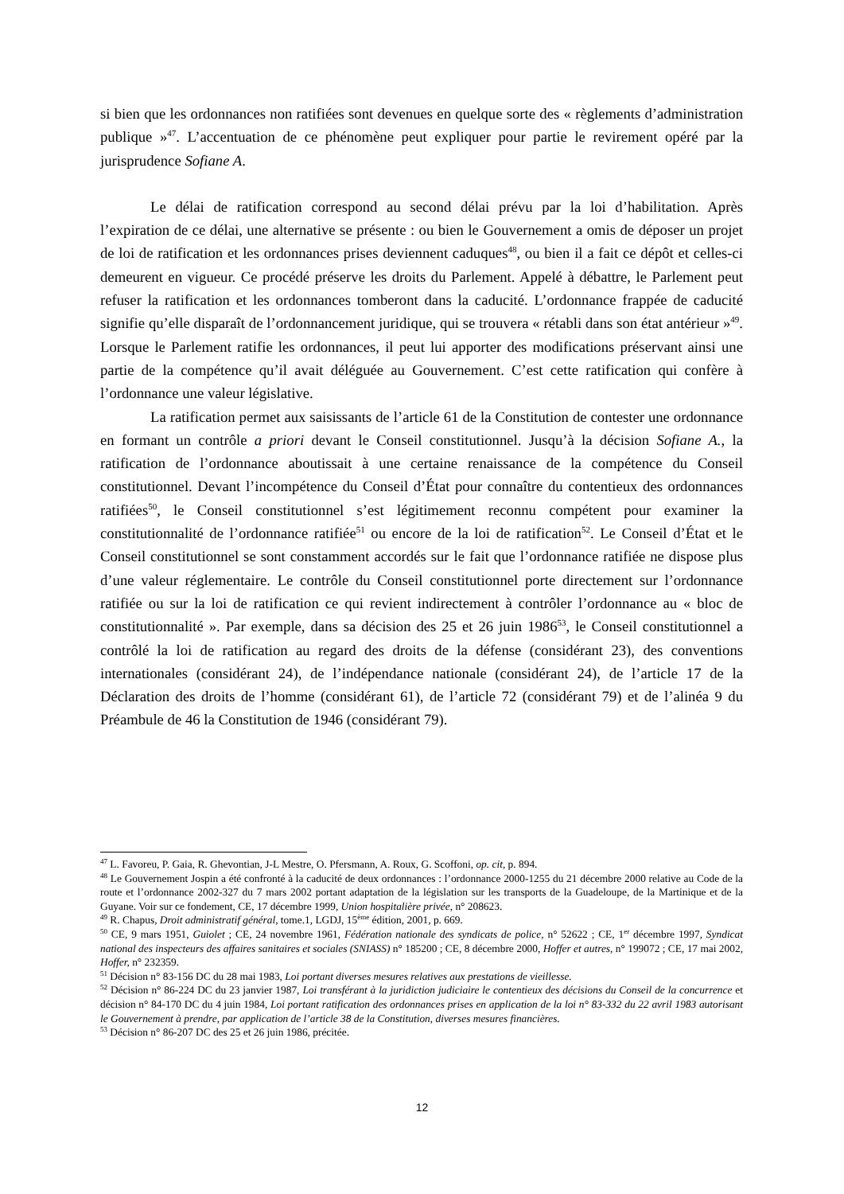si bien que les ordonnances non ratifiées sont devenues en quelque sorte des « règlements d’administration publique »<sup>47</sup>. L’accentuation de ce phénomène peut expliquer pour partie le revirement opéré par la jurisprudence Sofiane A.
Le délai de ratification correspond au second délai prévu par la loi d’habilitation. Après l’expiration de ce délai, une alternative se présente : ou bien le Gouvernement a omis de déposer un projet de loi de ratification et les ordonnances prises deviennent caduques<sup>48</sup>, ou bien il a fait ce dépôt et celles-ci demeurent en vigueur. Ce procédé préserve les droits du Parlement. Appelé à débattre, le Parlement peut refuser la ratification et les ordonnances tomberont dans la caducité. L’ordonnance frappée de caducité signifie qu’elle disparaît de l’ordonnancement juridique, qui se trouvera « rétabli dans son état antérieur »<sup>49</sup>. Lorsque le Parlement ratifie les ordonnances, il peut lui apporter des modifications préservant ainsi une partie de la compétence qu’il avait déléguée au Gouvernement. C’est cette ratification qui confère à l’ordonnance une valeur législative.
La ratification permet aux saisissants de l’article 61 de la Constitution de contester une ordonnance en formant un contrôle a priori devant le Conseil constitutionnel. Jusqu’à la décision Sofiane A., la ratification de l’ordonnance aboutissait à une certaine renaissance de la compétence du Conseil constitutionnel. Devant l’incompétence du Conseil d’État pour connaître du contentieux des ordonnances ratifiées<sup>50</sup>, le Conseil constitutionnel s’est légitimement reconnu compétent pour examiner la constitutionnalité de l’ordonnance ratifiée<sup>51</sup> ou encore de la loi de ratification<sup>52</sup>. Le Conseil d’État et le Conseil constitutionnel se sont constamment accordés sur le fait que l’ordonnance ratifiée ne dispose plus d’une valeur réglementaire. Le contrôle du Conseil constitutionnel porte directement sur l’ordonnance ratifiée ou sur la loi de ratification ce qui revient indirectement à contrôler l’ordonnance au « bloc de constitutionnalité ». Par exemple, dans sa décision des 25 et 26 juin 1986<sup>53</sup>, le Conseil constitutionnel a contrôlé la loi de ratification au regard des droits de la défense (considérant 23), des conventions internationales (considérant 24), de l’indépendance nationale (considérant 24), de l’article 17 de la Déclaration des droits de l’homme (considérant 61), de l’article 72 (considérant 79) et de l’alinéa 9 du Préambule de 46 la Constitution de 1946 (considérant 79).
<sup>47</sup> L. Favoreu, P. Gaia, R. Ghevontian, J-L Mestre, O. Pfersmann, A. Roux, G. Scoffoni, op. cit, p. 894.
<sup>48</sup> Le Gouvernement Jospin a été confronté à la caducité de deux ordonnances : l’ordonnance 2000-1255 du 21 décembre 2000 relative au Code de la route et l’ordonnance 2002-327 du 7 mars 2002 portant adaptation de la législation sur les transports de la Guadeloupe, de la Martinique et de la Guyane. Voir sur ce fondement, CE, 17 décembre 1999, Union hospitalière privée, n° 208623.
<sup>49</sup> R. Chapus, Droit administratif général, tome.1, LGDJ, 15<sup>ème</sup> édition, 2001, p. 669.
<sup>50</sup> CE, 9 mars 1951, Guiolet ; CE, 24 novembre 1961, Fédération nationale des syndicats de police, n° 52622 ; CE, 1<sup>er</sup> décembre 1997, Syndicat national des inspecteurs des affaires sanitaires et sociales (SNIASS) n° 185200 ; CE, 8 décembre 2000, Hoffer et autres, n° 199072 ; CE, 17 mai 2002, Hoffer, n° 232359.
<sup>51</sup> Décision n° 83-156 DC du 28 mai 1983, Loi portant diverses mesures relatives aux prestations de vieillesse.
<sup>52</sup> Décision n° 86-224 DC du 23 janvier 1987, Loi transférant à la juridiction judiciaire le contentieux des décisions du Conseil de la concurrence et décision n° 84-170 DC du 4 juin 1984, Loi portant ratification des ordonnances prises en application de la loi n° 83-332 du 22 avril 1983 autorisant le Gouvernement à prendre, par application de l’article 38 de la Constitution, diverses mesures financières.
<sup>53</sup> Décision n° 86-207 DC des 25 et 26 juin 1986, précitée.
12